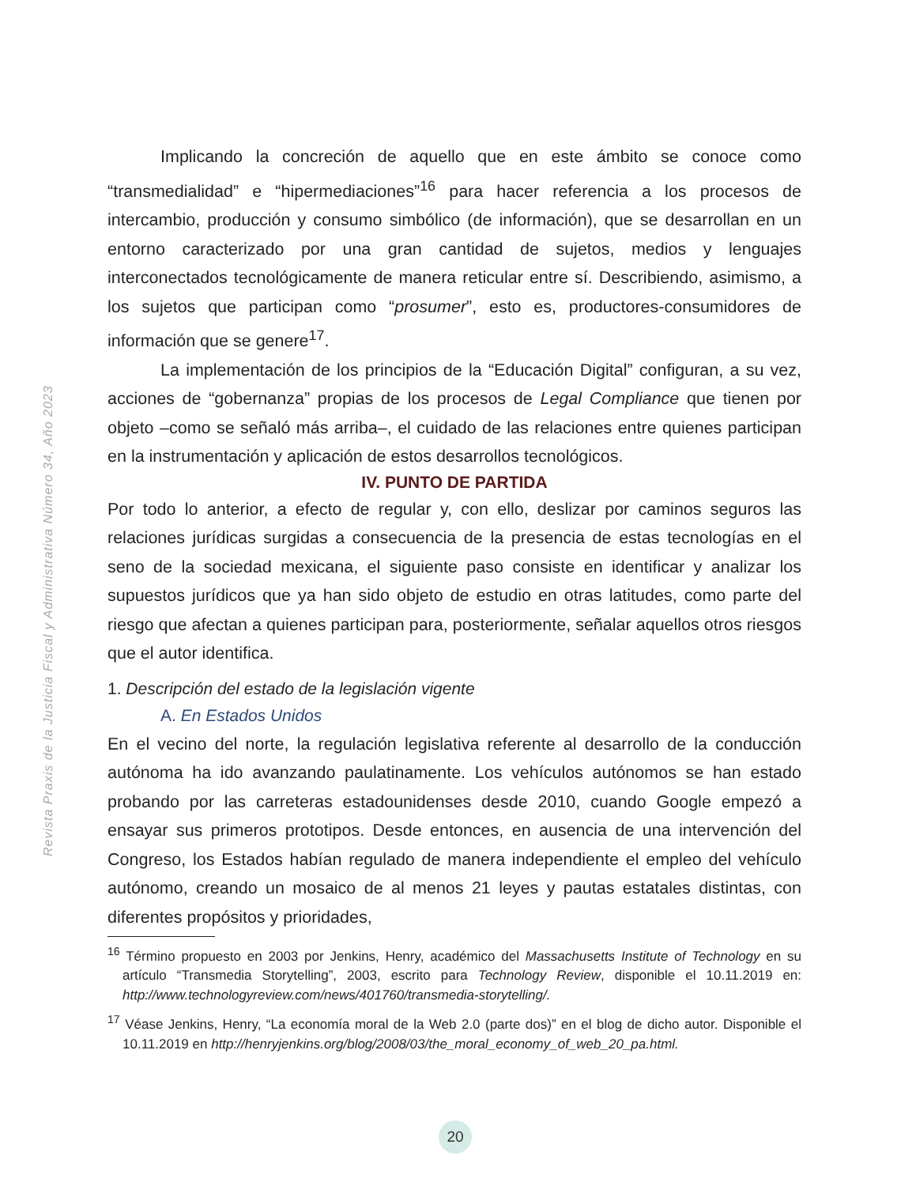Revista Praxis de la Justicia Fiscal y Administrativa Número 34, Año 2023
Implicando la concreción de aquello que en este ámbito se conoce como “transmedialidad” e “hipermediaciones”<sup>16</sup> para hacer referencia a los procesos de intercambio, producción y consumo simbólico (de información), que se desarrollan en un entorno caracterizado por una gran cantidad de sujetos, medios y lenguajes interconectados tecnológicamente de manera reticular entre sí. Describiendo, asimismo, a los sujetos que participan como “prosumer”, esto es, productores-consumidores de información que se genere<sup>17</sup>.
La implementación de los principios de la “Educación Digital” configuran, a su vez, acciones de “gobernanza” propias de los procesos de Legal Compliance que tienen por objeto –como se señaló más arriba–, el cuidado de las relaciones entre quienes participan en la instrumentación y aplicación de estos desarrollos tecnológicos.
IV. PUNTO DE PARTIDA
Por todo lo anterior, a efecto de regular y, con ello, deslizar por caminos seguros las relaciones jurídicas surgidas a consecuencia de la presencia de estas tecnologías en el seno de la sociedad mexicana, el siguiente paso consiste en identificar y analizar los supuestos jurídicos que ya han sido objeto de estudio en otras latitudes, como parte del riesgo que afectan a quienes participan para, posteriormente, señalar aquellos otros riesgos que el autor identifica.
1. Descripción del estado de la legislación vigente
A. En Estados Unidos
En el vecino del norte, la regulación legislativa referente al desarrollo de la conducción autónoma ha ido avanzando paulatinamente. Los vehículos autónomos se han estado probando por las carreteras estadounidenses desde 2010, cuando Google empezó a ensayar sus primeros prototipos. Desde entonces, en ausencia de una intervención del Congreso, los Estados habían regulado de manera independiente el empleo del vehículo autónomo, creando un mosaico de al menos 21 leyes y pautas estatales distintas, con diferentes propósitos y prioridades,
<sup>16</sup> Término propuesto en 2003 por Jenkins, Henry, académico del Massachusetts Institute of Technology en su artículo “Transmedia Storytelling”, 2003, escrito para Technology Review, disponible el 10.11.2019 en: http://www.technologyreview.com/news/401760/transmedia-storytelling/.
<sup>17</sup> Véase Jenkins, Henry, “La economía moral de la Web 2.0 (parte dos)” en el blog de dicho autor. Disponible el 10.11.2019 en http://henryjenkins.org/blog/2008/03/the_moral_economy_of_web_20_pa.html.
20